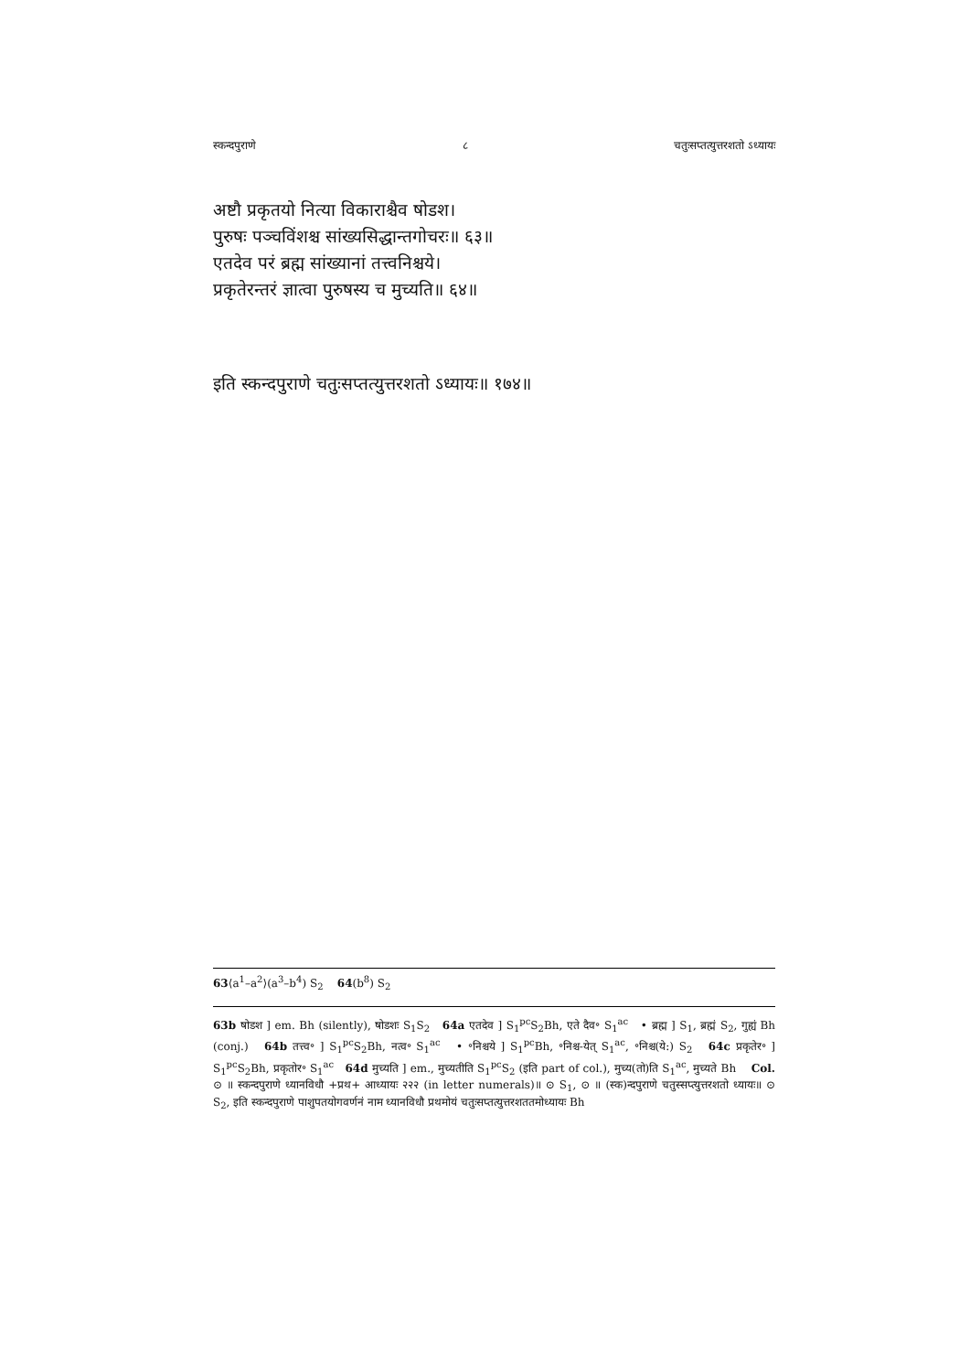स्कन्दपुराणे ८ चतुःसप्तत्युत्तरशतो ऽध्यायः
अष्टौ प्रकृतयो नित्या विकाराश्चैव षोडश।
पुरुषः पञ्चविंशश्च सांख्यसिद्धान्तगोचरः॥ ६३॥
एतदेव परं ब्रह्म सांख्यानां तत्त्वनिश्चये।
प्रकृतेरन्तरं ज्ञात्वा पुरुषस्य च मुच्यति॥ ६४॥
इति स्कन्दपुराणे चतुःसप्तत्युत्तरशतो ऽध्यायः॥ १७४॥
63⟨a<sup>1</sup>–a<sup>2</sup>⟩(a<sup>3</sup>–b<sup>4</sup>) S<sub>2</sub> 64(b<sup>8</sup>) S<sub>2</sub>
63b षोडश ] em. Bh (silently), षोडशः S<sub>1</sub>S<sub>2</sub> 64a एतदेव ] S<sub>1</sub><sup>pc</sup>S<sub>2</sub>Bh, एते दैव॰ S<sub>1</sub><sup>ac</sup> • ब्रह्म ] S<sub>1</sub>, ब्रह्मं S<sub>2</sub>, गुह्यं Bh (conj.) 64b तत्त्व॰ ] S<sub>1</sub><sup>pc</sup>S<sub>2</sub>Bh, नत्व॰ S<sub>1</sub><sup>ac</sup> • ॰निश्चये ] S<sub>1</sub><sup>pc</sup>Bh, ॰निश्च-येत् S<sub>1</sub><sup>ac</sup>, ॰निश्च(ये:) S<sub>2</sub> 64c प्रकृतेर॰ ] S<sub>1</sub><sup>pc</sup>S<sub>2</sub>Bh, प्रकृतोर॰ S<sub>1</sub><sup>ac</sup> 64d मुच्यति ] em., मुच्यतीति S<sub>1</sub><sup>pc</sup>S<sub>2</sub> (इति part of col.), मुच्य(तो)ति S<sub>1</sub><sup>ac</sup>, मुच्यते Bh Col. ⊙ ॥ स्कन्दपुराणे ध्यानविधौ +प्रथ+ आध्यायः २२२ (in letter numerals)॥ ⊙ S<sub>1</sub>, ⊙ ॥ (स्क)न्दपुराणे चतुस्सप्त्युत्तरशतो ध्यायः॥ ⊙ S<sub>2</sub>, इति स्कन्दपुराणे पाशुपतयोगवर्णनं नाम ध्यानविधौ प्रथमोयं चतुःसप्तत्युत्तरशततमोध्यायः Bh